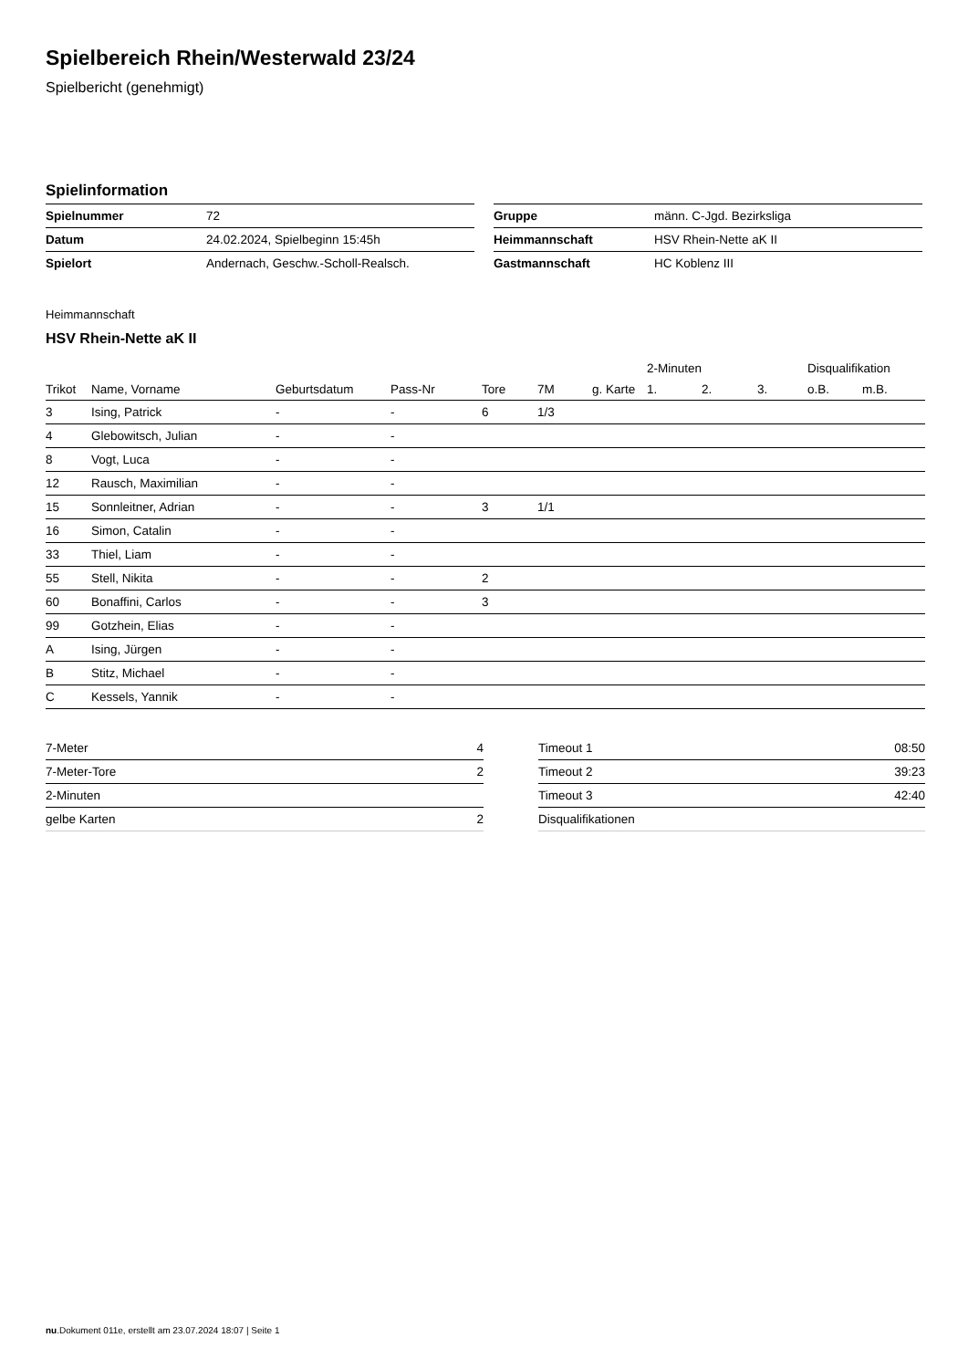Spielbereich Rhein/Westerwald 23/24
Spielbericht (genehmigt)
Spielinformation
| Spielnummer | 72 |
| Datum | 24.02.2024, Spielbeginn 15:45h |
| Spielort | Andernach, Geschw.-Scholl-Realsch. |
| Gruppe | männ. C-Jgd. Bezirksliga |
| Heimmannschaft | HSV Rhein-Nette aK II |
| Gastmannschaft | HC Koblenz III |
Heimmannschaft
HSV Rhein-Nette aK II
| | | | | | | | 2-Minuten | | | Disqualifikation | |
| --- | --- | --- | --- | --- | --- | --- | --- | --- | --- | --- | --- |
| Trikot | Name, Vorname | Geburtsdatum | Pass-Nr | Tore | 7M | g. Karte | 1. | 2. | 3. | o.B. | m.B. |
| 3 | Ising, Patrick | - | - | 6 | 1/3 | | | | | | |
| 4 | Glebowitsch, Julian | - | - | | | | | | | | |
| 8 | Vogt, Luca | - | - | | | | | | | | |
| 12 | Rausch, Maximilian | - | - | | | | | | | | |
| 15 | Sonnleitner, Adrian | - | - | 3 | 1/1 | | | | | | |
| 16 | Simon, Catalin | - | - | | | | | | | | |
| 33 | Thiel, Liam | - | - | | | | | | | | |
| 55 | Stell, Nikita | - | - | 2 | | | | | | | |
| 60 | Bonaffini, Carlos | - | - | 3 | | | | | | | |
| 99 | Gotzhein, Elias | - | - | | | | | | | | |
| A | Ising, Jürgen | - | - | | | | | | | | |
| B | Stitz, Michael | - | - | | | | | | | | |
| C | Kessels, Yannik | - | - | | | | | | | | |
| 7-Meter | 4 |
| 7-Meter-Tore | 2 |
| 2-Minuten | |
| gelbe Karten | 2 |
| Timeout 1 | 08:50 |
| Timeout 2 | 39:23 |
| Timeout 3 | 42:40 |
| Disqualifikationen | |
nu.Dokument 011e, erstellt am 23.07.2024 18:07 | Seite 1